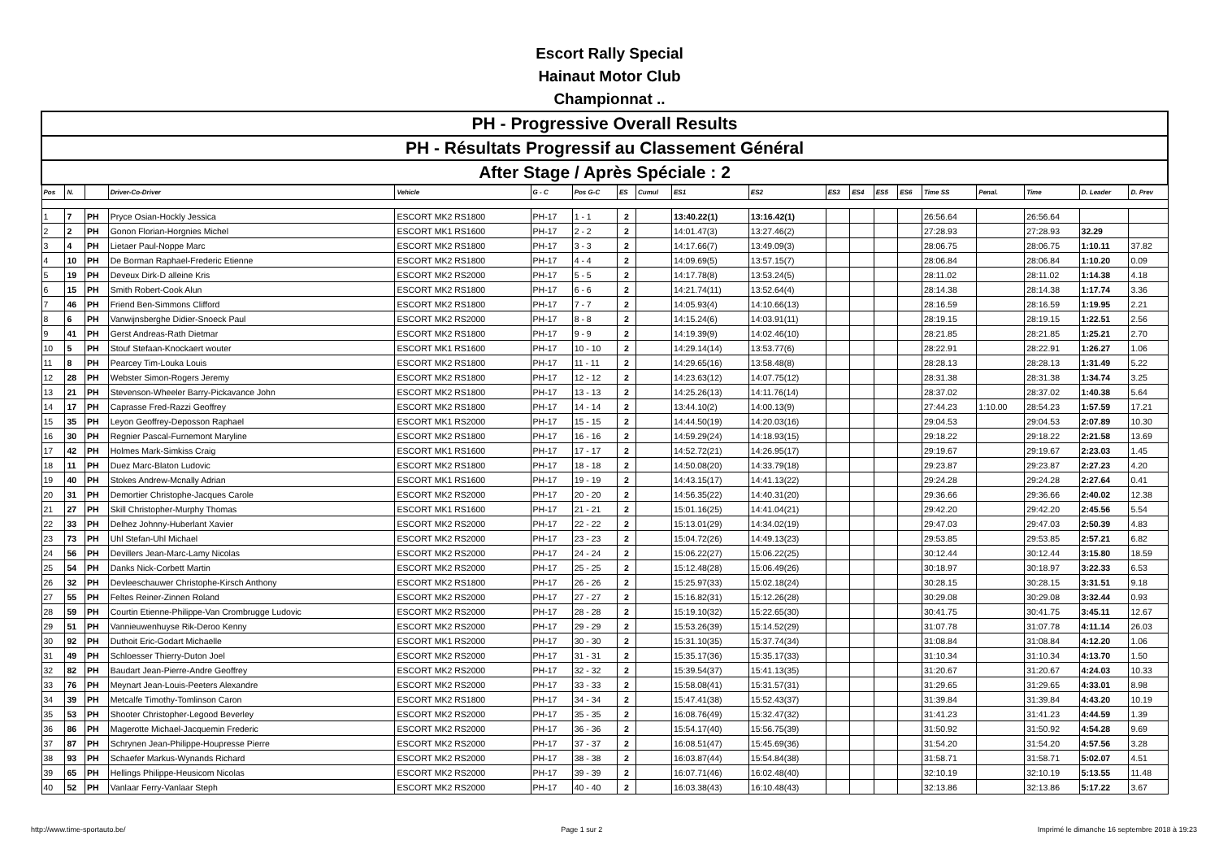Escort Rally Special
Hainaut Motor Club
Championnat ..
| PH - Progressive Overall Results | | | | | | | | | | | | | | | | | | | |
| PH - Résultats Progressif au Classement Général | | | | | | | | | | | | | | | | | | | |
| After Stage / Après Spéciale : 2 | | | | | | | | | | | | | | | | | | | |
| Pos | N. | | Driver-Co-Driver | Vehicle | G - C | Pos G-C | ES | Cumul | ES1 | ES2 | ES3 | ES4 | ES5 | ES6 | Time SS | Penal. | Time | D. Leader | D. Prev |
| 1 | 7 | PH | Pryce Osian-Hockly Jessica | ESCORT MK2 RS1800 | PH-17 | 1 - 1 | 2 | | 13:40.22(1) | 13:16.42(1) | | | | | 26:56.64 | | 26:56.64 | | |
| 2 | 2 | PH | Gonon Florian-Horgnies Michel | ESCORT MK1 RS1600 | PH-17 | 2 - 2 | 2 | | 14:01.47(3) | 13:27.46(2) | | | | | 27:28.93 | | 27:28.93 | 32.29 | |
| 3 | 4 | PH | Lietaer Paul-Noppe Marc | ESCORT MK2 RS1800 | PH-17 | 3 - 3 | 2 | | 14:17.66(7) | 13:49.09(3) | | | | | 28:06.75 | | 28:06.75 | 1:10.11 | 37.82 |
| 4 | 10 | PH | De Borman Raphael-Frederic Etienne | ESCORT MK2 RS1800 | PH-17 | 4 - 4 | 2 | | 14:09.69(5) | 13:57.15(7) | | | | | 28:06.84 | | 28:06.84 | 1:10.20 | 0.09 |
| 5 | 19 | PH | Deveux Dirk-D alleine Kris | ESCORT MK2 RS2000 | PH-17 | 5 - 5 | 2 | | 14:17.78(8) | 13:53.24(5) | | | | | 28:11.02 | | 28:11.02 | 1:14.38 | 4.18 |
| 6 | 15 | PH | Smith Robert-Cook Alun | ESCORT MK2 RS1800 | PH-17 | 6 - 6 | 2 | | 14:21.74(11) | 13:52.64(4) | | | | | 28:14.38 | | 28:14.38 | 1:17.74 | 3.36 |
| 7 | 46 | PH | Friend Ben-Simmons Clifford | ESCORT MK2 RS1800 | PH-17 | 7 - 7 | 2 | | 14:05.93(4) | 14:10.66(13) | | | | | 28:16.59 | | 28:16.59 | 1:19.95 | 2.21 |
| 8 | 6 | PH | Vanwijnsberghe Didier-Snoeck Paul | ESCORT MK2 RS2000 | PH-17 | 8 - 8 | 2 | | 14:15.24(6) | 14:03.91(11) | | | | | 28:19.15 | | 28:19.15 | 1:22.51 | 2.56 |
| 9 | 41 | PH | Gerst Andreas-Rath Dietmar | ESCORT MK2 RS1800 | PH-17 | 9 - 9 | 2 | | 14:19.39(9) | 14:02.46(10) | | | | | 28:21.85 | | 28:21.85 | 1:25.21 | 2.70 |
| 10 | 5 | PH | Stouf Stefaan-Knockaert wouter | ESCORT MK1 RS1600 | PH-17 | 10 - 10 | 2 | | 14:29.14(14) | 13:53.77(6) | | | | | 28:22.91 | | 28:22.91 | 1:26.27 | 1.06 |
| 11 | 8 | PH | Pearcey Tim-Louka Louis | ESCORT MK2 RS1800 | PH-17 | 11 - 11 | 2 | | 14:29.65(16) | 13:58.48(8) | | | | | 28:28.13 | | 28:28.13 | 1:31.49 | 5.22 |
| 12 | 28 | PH | Webster Simon-Rogers Jeremy | ESCORT MK2 RS1800 | PH-17 | 12 - 12 | 2 | | 14:23.63(12) | 14:07.75(12) | | | | | 28:31.38 | | 28:31.38 | 1:34.74 | 3.25 |
| 13 | 21 | PH | Stevenson-Wheeler Barry-Pickavance John | ESCORT MK2 RS1800 | PH-17 | 13 - 13 | 2 | | 14:25.26(13) | 14:11.76(14) | | | | | 28:37.02 | | 28:37.02 | 1:40.38 | 5.64 |
| 14 | 17 | PH | Caprasse Fred-Razzi Geoffrey | ESCORT MK2 RS1800 | PH-17 | 14 - 14 | 2 | | 13:44.10(2) | 14:00.13(9) | | | | | 27:44.23 | 1:10.00 | 28:54.23 | 1:57.59 | 17.21 |
| 15 | 35 | PH | Leyon Geoffrey-Deposson Raphael | ESCORT MK1 RS2000 | PH-17 | 15 - 15 | 2 | | 14:44.50(19) | 14:20.03(16) | | | | | 29:04.53 | | 29:04.53 | 2:07.89 | 10.30 |
| 16 | 30 | PH | Regnier Pascal-Furnemont Maryline | ESCORT MK2 RS1800 | PH-17 | 16 - 16 | 2 | | 14:59.29(24) | 14:18.93(15) | | | | | 29:18.22 | | 29:18.22 | 2:21.58 | 13.69 |
| 17 | 42 | PH | Holmes Mark-Simkiss Craig | ESCORT MK1 RS1600 | PH-17 | 17 - 17 | 2 | | 14:52.72(21) | 14:26.95(17) | | | | | 29:19.67 | | 29:19.67 | 2:23.03 | 1.45 |
| 18 | 11 | PH | Duez Marc-Blaton Ludovic | ESCORT MK2 RS1800 | PH-17 | 18 - 18 | 2 | | 14:50.08(20) | 14:33.79(18) | | | | | 29:23.87 | | 29:23.87 | 2:27.23 | 4.20 |
| 19 | 40 | PH | Stokes Andrew-Mcnally Adrian | ESCORT MK1 RS1600 | PH-17 | 19 - 19 | 2 | | 14:43.15(17) | 14:41.13(22) | | | | | 29:24.28 | | 29:24.28 | 2:27.64 | 0.41 |
| 20 | 31 | PH | Demortier Christophe-Jacques Carole | ESCORT MK2 RS2000 | PH-17 | 20 - 20 | 2 | | 14:56.35(22) | 14:40.31(20) | | | | | 29:36.66 | | 29:36.66 | 2:40.02 | 12.38 |
| 21 | 27 | PH | Skill Christopher-Murphy Thomas | ESCORT MK1 RS1600 | PH-17 | 21 - 21 | 2 | | 15:01.16(25) | 14:41.04(21) | | | | | 29:42.20 | | 29:42.20 | 2:45.56 | 5.54 |
| 22 | 33 | PH | Delhez Johnny-Huberlant Xavier | ESCORT MK2 RS2000 | PH-17 | 22 - 22 | 2 | | 15:13.01(29) | 14:34.02(19) | | | | | 29:47.03 | | 29:47.03 | 2:50.39 | 4.83 |
| 23 | 73 | PH | Uhl Stefan-Uhl Michael | ESCORT MK2 RS2000 | PH-17 | 23 - 23 | 2 | | 15:04.72(26) | 14:49.13(23) | | | | | 29:53.85 | | 29:53.85 | 2:57.21 | 6.82 |
| 24 | 56 | PH | Devillers Jean-Marc-Lamy Nicolas | ESCORT MK2 RS2000 | PH-17 | 24 - 24 | 2 | | 15:06.22(27) | 15:06.22(25) | | | | | 30:12.44 | | 30:12.44 | 3:15.80 | 18.59 |
| 25 | 54 | PH | Danks Nick-Corbett Martin | ESCORT MK2 RS2000 | PH-17 | 25 - 25 | 2 | | 15:12.48(28) | 15:06.49(26) | | | | | 30:18.97 | | 30:18.97 | 3:22.33 | 6.53 |
| 26 | 32 | PH | Devleeschauwer Christophe-Kirsch Anthony | ESCORT MK2 RS1800 | PH-17 | 26 - 26 | 2 | | 15:25.97(33) | 15:02.18(24) | | | | | 30:28.15 | | 30:28.15 | 3:31.51 | 9.18 |
| 27 | 55 | PH | Feltes Reiner-Zinnen Roland | ESCORT MK2 RS2000 | PH-17 | 27 - 27 | 2 | | 15:16.82(31) | 15:12.26(28) | | | | | 30:29.08 | | 30:29.08 | 3:32.44 | 0.93 |
| 28 | 59 | PH | Courtin Etienne-Philippe-Van Crombrugge Ludovic | ESCORT MK2 RS2000 | PH-17 | 28 - 28 | 2 | | 15:19.10(32) | 15:22.65(30) | | | | | 30:41.75 | | 30:41.75 | 3:45.11 | 12.67 |
| 29 | 51 | PH | Vannieuwenhuyse Rik-Deroo Kenny | ESCORT MK2 RS2000 | PH-17 | 29 - 29 | 2 | | 15:53.26(39) | 15:14.52(29) | | | | | 31:07.78 | | 31:07.78 | 4:11.14 | 26.03 |
| 30 | 92 | PH | Duthoit Eric-Godart Michaelle | ESCORT MK1 RS2000 | PH-17 | 30 - 30 | 2 | | 15:31.10(35) | 15:37.74(34) | | | | | 31:08.84 | | 31:08.84 | 4:12.20 | 1.06 |
| 31 | 49 | PH | Schloesser Thierry-Duton Joel | ESCORT MK2 RS2000 | PH-17 | 31 - 31 | 2 | | 15:35.17(36) | 15:35.17(33) | | | | | 31:10.34 | | 31:10.34 | 4:13.70 | 1.50 |
| 32 | 82 | PH | Baudart Jean-Pierre-Andre Geoffrey | ESCORT MK2 RS2000 | PH-17 | 32 - 32 | 2 | | 15:39.54(37) | 15:41.13(35) | | | | | 31:20.67 | | 31:20.67 | 4:24.03 | 10.33 |
| 33 | 76 | PH | Meynart Jean-Louis-Peeters Alexandre | ESCORT MK2 RS2000 | PH-17 | 33 - 33 | 2 | | 15:58.08(41) | 15:31.57(31) | | | | | 31:29.65 | | 31:29.65 | 4:33.01 | 8.98 |
| 34 | 39 | PH | Metcalfe Timothy-Tomlinson Caron | ESCORT MK2 RS1800 | PH-17 | 34 - 34 | 2 | | 15:47.41(38) | 15:52.43(37) | | | | | 31:39.84 | | 31:39.84 | 4:43.20 | 10.19 |
| 35 | 53 | PH | Shooter Christopher-Legood Beverley | ESCORT MK2 RS2000 | PH-17 | 35 - 35 | 2 | | 16:08.76(49) | 15:32.47(32) | | | | | 31:41.23 | | 31:41.23 | 4:44.59 | 1.39 |
| 36 | 86 | PH | Magerotte Michael-Jacquemin Frederic | ESCORT MK2 RS2000 | PH-17 | 36 - 36 | 2 | | 15:54.17(40) | 15:56.75(39) | | | | | 31:50.92 | | 31:50.92 | 4:54.28 | 9.69 |
| 37 | 87 | PH | Schrynen Jean-Philippe-Houpresse Pierre | ESCORT MK2 RS2000 | PH-17 | 37 - 37 | 2 | | 16:08.51(47) | 15:45.69(36) | | | | | 31:54.20 | | 31:54.20 | 4:57.56 | 3.28 |
| 38 | 93 | PH | Schaefer Markus-Wynands Richard | ESCORT MK2 RS2000 | PH-17 | 38 - 38 | 2 | | 16:03.87(44) | 15:54.84(38) | | | | | 31:58.71 | | 31:58.71 | 5:02.07 | 4.51 |
| 39 | 65 | PH | Hellings Philippe-Heusicom Nicolas | ESCORT MK2 RS2000 | PH-17 | 39 - 39 | 2 | | 16:07.71(46) | 16:02.48(40) | | | | | 32:10.19 | | 32:10.19 | 5:13.55 | 11.48 |
| 40 | 52 | PH | Vanlaar Ferry-Vanlaar Steph | ESCORT MK2 RS2000 | PH-17 | 40 - 40 | 2 | | 16:03.38(43) | 16:10.48(43) | | | | | 32:13.86 | | 32:13.86 | 5:17.22 | 3.67 |
http://www.time-sportauto.be/ Page 1 sur 2 Imprimé le dimanche 16 septembre 2018 à 19:23